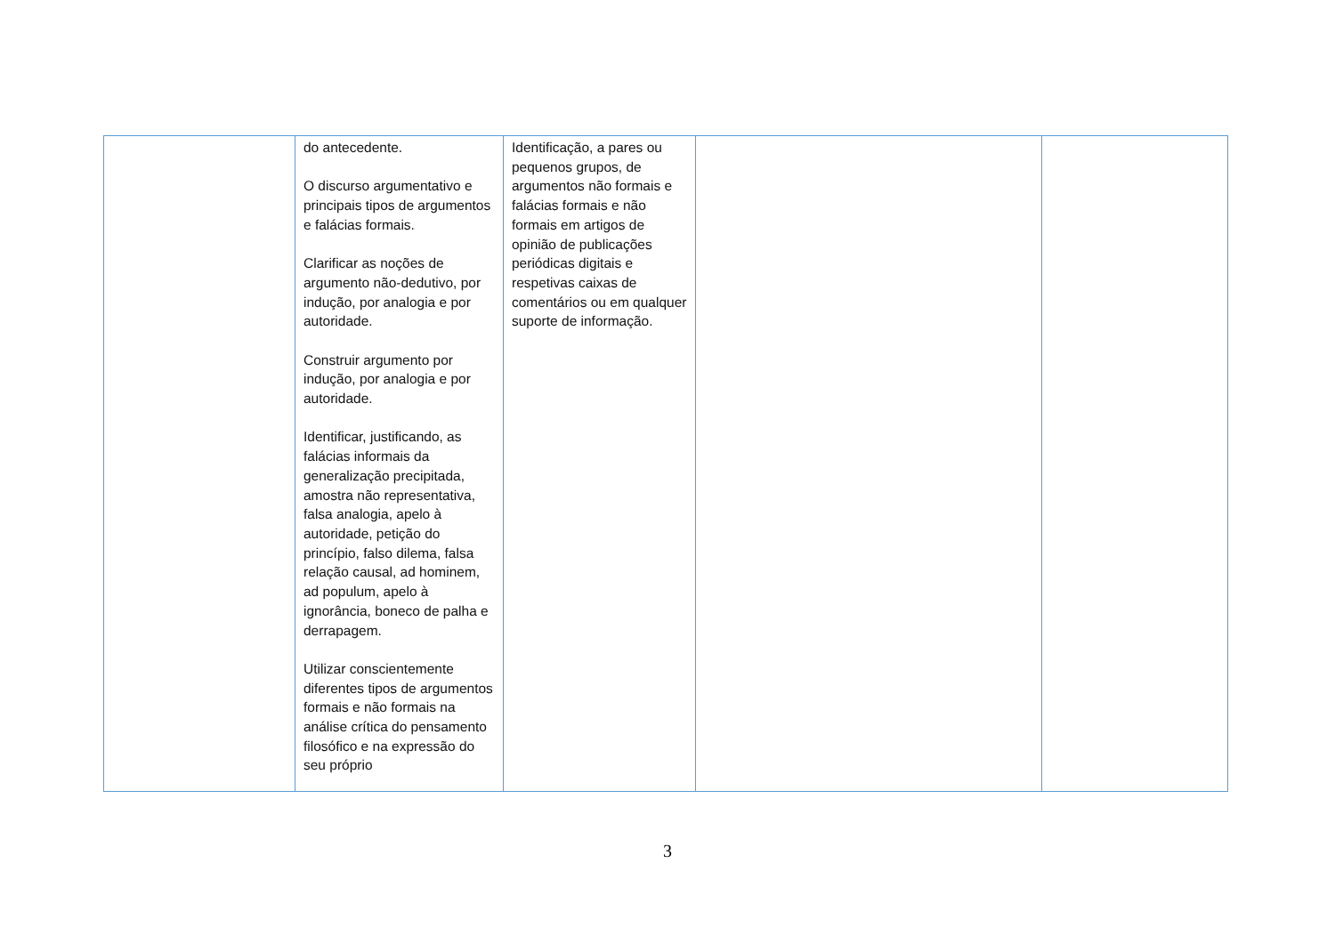| | do antecedente. O discurso argumentativo e principais tipos de argumentos e falácias formais. Clarificar as noções de argumento não-dedutivo, por indução, por analogia e por autoridade. Construir argumento por indução, por analogia e por autoridade. Identificar, justificando, as falácias informais da generalização precipitada, amostra não representativa, falsa analogia, apelo à autoridade, petição do princípio, falso dilema, falsa relação causal, ad hominem, ad populum, apelo à ignorância, boneco de palha e derrapagem. Utilizar conscientemente diferentes tipos de argumentos formais e não formais na análise crítica do pensamento filosófico e na expressão do seu próprio | Identificação, a pares ou pequenos grupos, de argumentos não formais e falácias formais e não formais em artigos de opinião de publicações periódicas digitais e respetivas caixas de comentários ou em qualquer suporte de informação. | | |
3